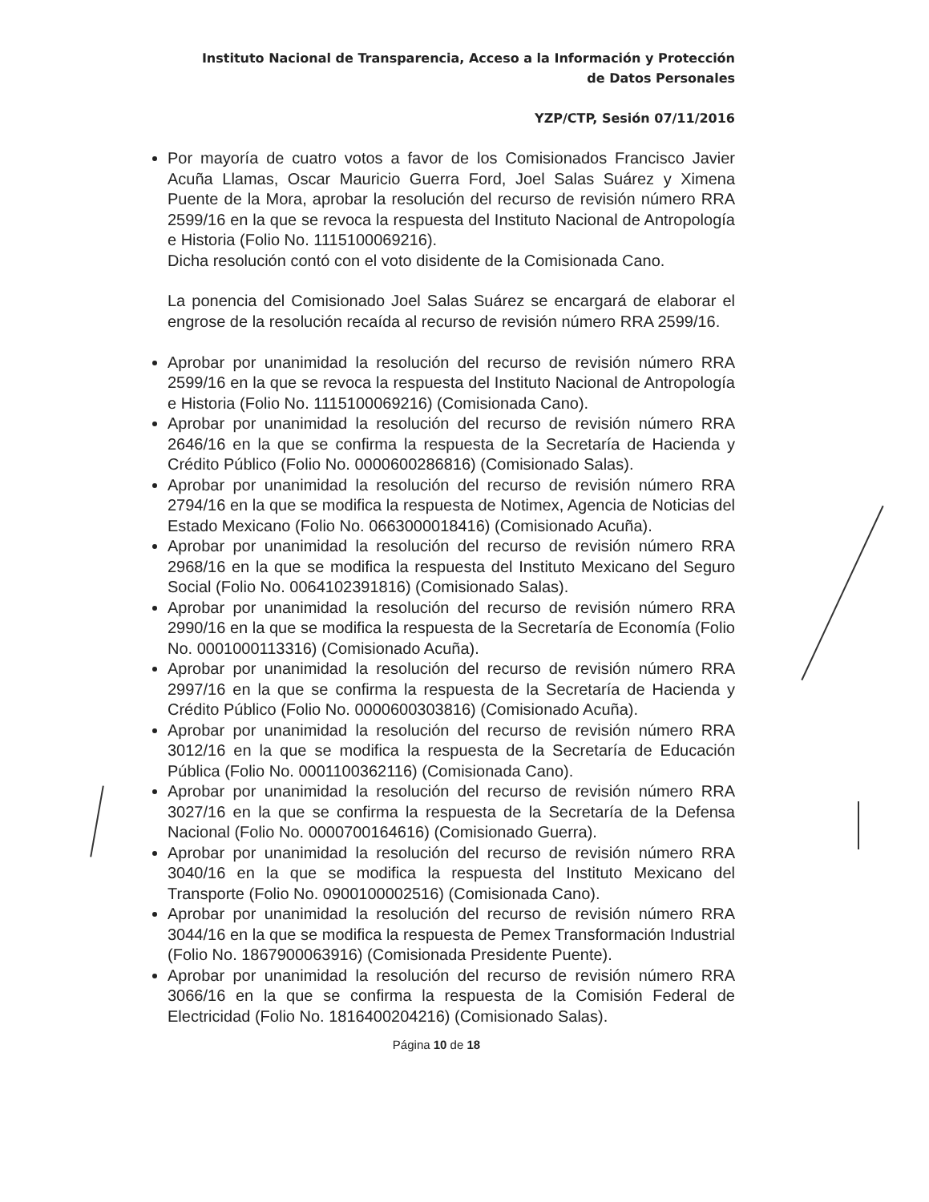Instituto Nacional de Transparencia, Acceso a la Información y Protección
de Datos Personales
YZP/CTP, Sesión 07/11/2016
Por mayoría de cuatro votos a favor de los Comisionados Francisco Javier Acuña Llamas, Oscar Mauricio Guerra Ford, Joel Salas Suárez y Ximena Puente de la Mora, aprobar la resolución del recurso de revisión número RRA 2599/16 en la que se revoca la respuesta del Instituto Nacional de Antropología e Historia (Folio No. 1115100069216).
Dicha resolución contó con el voto disidente de la Comisionada Cano.
La ponencia del Comisionado Joel Salas Suárez se encargará de elaborar el engrose de la resolución recaída al recurso de revisión número RRA 2599/16.
Aprobar por unanimidad la resolución del recurso de revisión número RRA 2599/16 en la que se revoca la respuesta del Instituto Nacional de Antropología e Historia (Folio No. 1115100069216) (Comisionada Cano).
Aprobar por unanimidad la resolución del recurso de revisión número RRA 2646/16 en la que se confirma la respuesta de la Secretaría de Hacienda y Crédito Público (Folio No. 0000600286816) (Comisionado Salas).
Aprobar por unanimidad la resolución del recurso de revisión número RRA 2794/16 en la que se modifica la respuesta de Notimex, Agencia de Noticias del Estado Mexicano (Folio No. 0663000018416) (Comisionado Acuña).
Aprobar por unanimidad la resolución del recurso de revisión número RRA 2968/16 en la que se modifica la respuesta del Instituto Mexicano del Seguro Social (Folio No. 0064102391816) (Comisionado Salas).
Aprobar por unanimidad la resolución del recurso de revisión número RRA 2990/16 en la que se modifica la respuesta de la Secretaría de Economía (Folio No. 0001000113316) (Comisionado Acuña).
Aprobar por unanimidad la resolución del recurso de revisión número RRA 2997/16 en la que se confirma la respuesta de la Secretaría de Hacienda y Crédito Público (Folio No. 0000600303816) (Comisionado Acuña).
Aprobar por unanimidad la resolución del recurso de revisión número RRA 3012/16 en la que se modifica la respuesta de la Secretaría de Educación Pública (Folio No. 0001100362116) (Comisionada Cano).
Aprobar por unanimidad la resolución del recurso de revisión número RRA 3027/16 en la que se confirma la respuesta de la Secretaría de la Defensa Nacional (Folio No. 0000700164616) (Comisionado Guerra).
Aprobar por unanimidad la resolución del recurso de revisión número RRA 3040/16 en la que se modifica la respuesta del Instituto Mexicano del Transporte (Folio No. 0900100002516) (Comisionada Cano).
Aprobar por unanimidad la resolución del recurso de revisión número RRA 3044/16 en la que se modifica la respuesta de Pemex Transformación Industrial (Folio No. 1867900063916) (Comisionada Presidente Puente).
Aprobar por unanimidad la resolución del recurso de revisión número RRA 3066/16 en la que se confirma la respuesta de la Comisión Federal de Electricidad (Folio No. 1816400204216) (Comisionado Salas).
Página 10 de 18